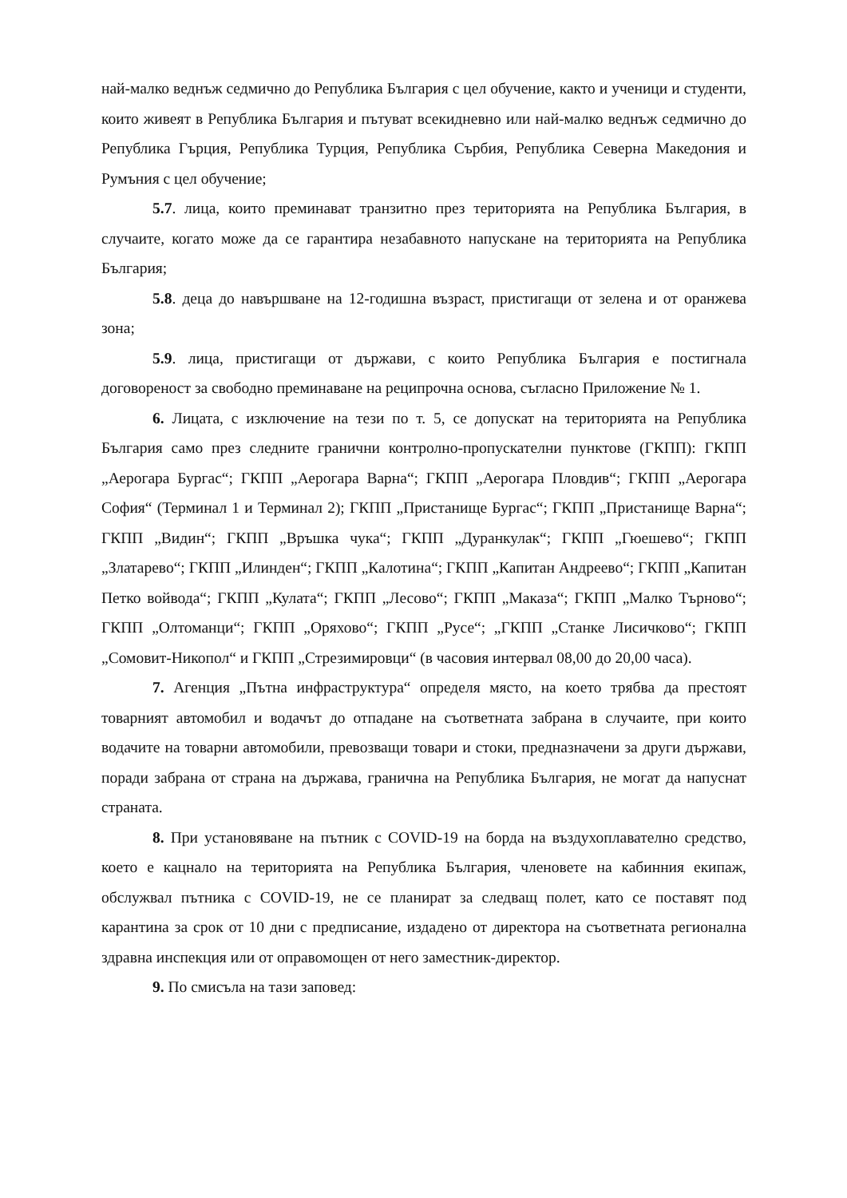най-малко веднъж седмично до Република България с цел обучение, както и ученици и студенти, които живеят в Република България и пътуват всекидневно или най-малко веднъж седмично до Република Гърция, Република Турция, Република Сърбия, Република Северна Македония и Румъния с цел обучение;
5.7. лица, които преминават транзитно през територията на Република България, в случаите, когато може да се гарантира незабавното напускане на територията на Република България;
5.8. деца до навършване на 12-годишна възраст, пристигащи от зелена и от оранжева зона;
5.9. лица, пристигащи от държави, с които Република България е постигнала договореност за свободно преминаване на реципрочна основа, съгласно Приложение № 1.
6. Лицата, с изключение на тези по т. 5, се допускат на територията на Република България само през следните гранични контролно-пропускателни пунктове (ГКПП): ГКПП „Аерогара Бургас“; ГКПП „Аерогара Варна“; ГКПП „Аерогара Пловдив“; ГКПП „Аерогара София“ (Терминал 1 и Терминал 2); ГКПП „Пристанище Бургас“; ГКПП „Пристанище Варна“; ГКПП „Видин“; ГКПП „Връшка чука“; ГКПП „Дуранкулак“; ГКПП „Гюешево“; ГКПП „Златарево“; ГКПП „Илинден“; ГКПП „Калотина“; ГКПП „Капитан Андреево“; ГКПП „Капитан Петко войвода“; ГКПП „Кулата“; ГКПП „Лесово“; ГКПП „Маказа“; ГКПП „Малко Търново“; ГКПП „Олтоманци“; ГКПП „Оряхово“; ГКПП „Русе“; „ГКПП „Станке Лисичково“; ГКПП „Сомовит-Никопол“ и ГКПП „Стрезимировци“ (в часовия интервал 08,00 до 20,00 часа).
7. Агенция „Пътна инфраструктура“ определя място, на което трябва да престоят товарният автомобил и водачът до отпадане на съответната забрана в случаите, при които водачите на товарни автомобили, превозващи товари и стоки, предназначени за други държави, поради забрана от страна на държава, гранична на Република България, не могат да напуснат страната.
8. При установяване на пътник с COVID-19 на борда на въздухоплавателно средство, което е кацнало на територията на Република България, членовете на кабинния екипаж, обслужвал пътника с COVID-19, не се планират за следващ полет, като се поставят под карантина за срок от 10 дни с предписание, издадено от директора на съответната регионална здравна инспекция или от оправомощен от него заместник-директор.
9. По смисъла на тази заповед: